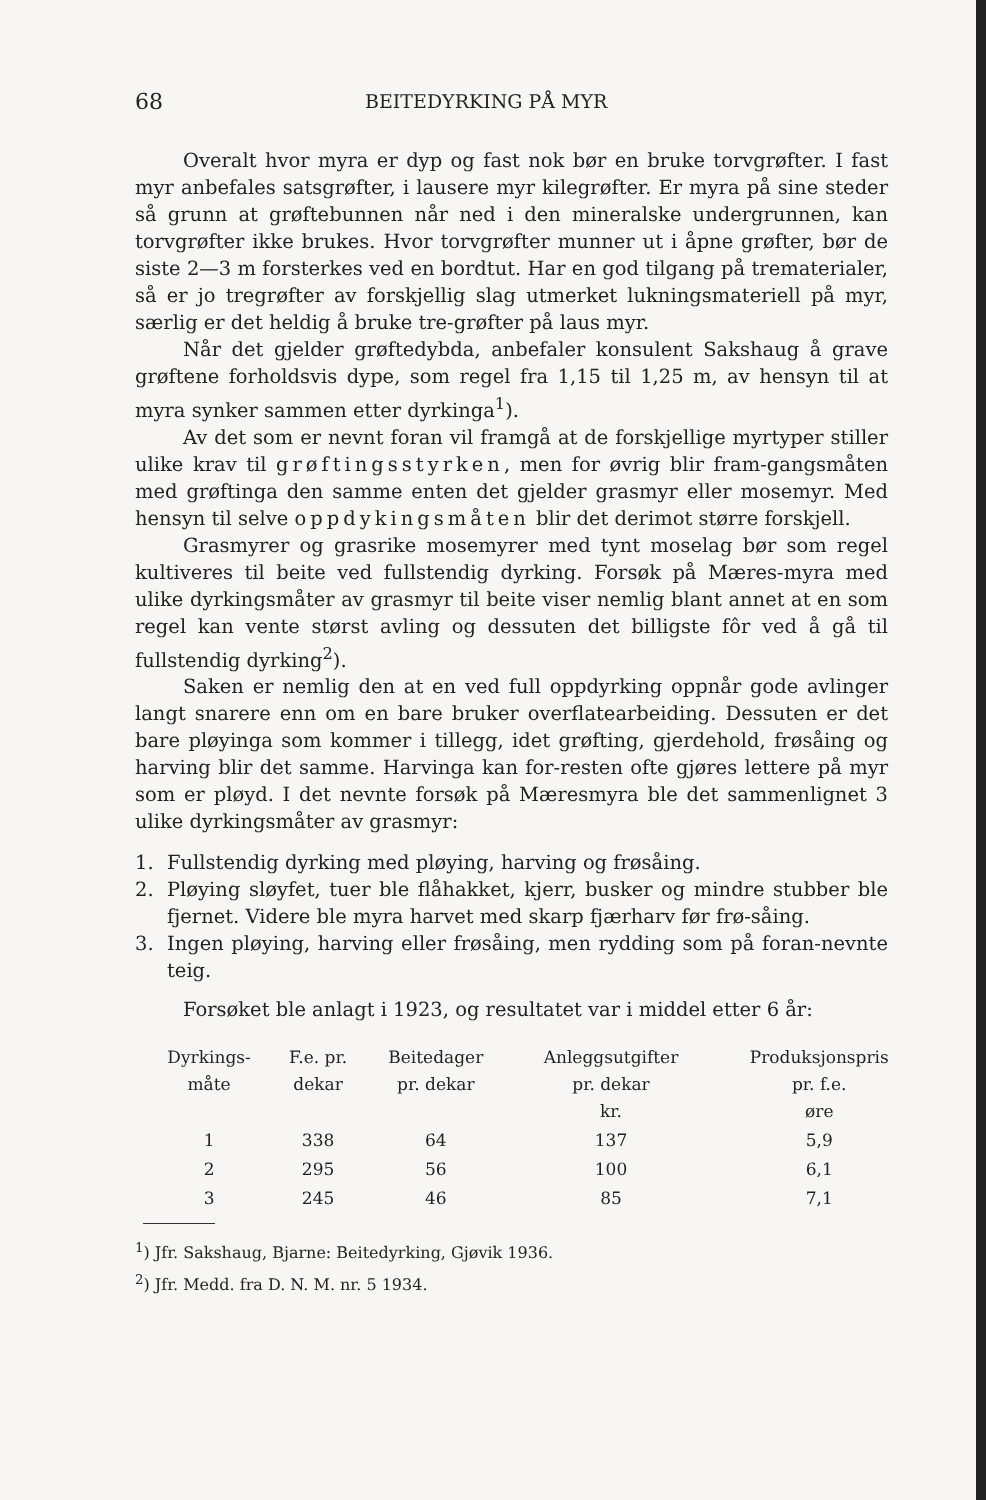68 BEITEDYRKING PÅ MYR
Overalt hvor myra er dyp og fast nok bør en bruke torvgrøfter. I fast myr anbefales satsgrøfter, i lausere myr kilegrøfter. Er myra på sine steder så grunn at grøftebunnen når ned i den mineralske undergrunnen, kan torvgrøfter ikke brukes. Hvor torvgrøfter munner ut i åpne grøfter, bør de siste 2—3 m forsterkes ved en bordtut. Har en god tilgang på trematerialer, så er jo tregrøfter av forskjellig slag utmerket lukningsmateriell på myr, særlig er det heldig å bruke tre-grøfter på laus myr.
Når det gjelder grøftedybda, anbefaler konsulent Sakshaug å grave grøftene forholdsvis dype, som regel fra 1,15 til 1,25 m, av hensyn til at myra synker sammen etter dyrkinga<sup>1</sup>).
Av det som er nevnt foran vil framgå at de forskjellige myrtyper stiller ulike krav til grøftingsstyrken, men for øvrig blir fram-gangsmåten med grøftinga den samme enten det gjelder grasmyr eller mosemyr. Med hensyn til selve oppdykingsmåten blir det derimot større forskjell.
Grasmyrer og grasrike mosemyrer med tynt moselag bør som regel kultiveres til beite ved fullstendig dyrking. Forsøk på Mæres-myra med ulike dyrkingsmåter av grasmyr til beite viser nemlig blant annet at en som regel kan vente størst avling og dessuten det billigste fôr ved å gå til fullstendig dyrking<sup>2</sup>).
Saken er nemlig den at en ved full oppdyrking oppnår gode avlinger langt snarere enn om en bare bruker overflatearbeiding. Dessuten er det bare pløyinga som kommer i tillegg, idet grøfting, gjerdehold, frøsåing og harving blir det samme. Harvinga kan for-resten ofte gjøres lettere på myr som er pløyd. I det nevnte forsøk på Mæresmyra ble det sammenlignet 3 ulike dyrkingsmåter av grasmyr:
1. Fullstendig dyrking med pløying, harving og frøsåing.
2. Pløying sløyfet, tuer ble flåhakket, kjerr, busker og mindre stubber ble fjernet. Videre ble myra harvet med skarp fjærharv før frø-såing.
3. Ingen pløying, harving eller frøsåing, men rydding som på foran-nevnte teig.
Forsøket ble anlagt i 1923, og resultatet var i middel etter 6 år:
| Dyrkings- måte | F.e. pr. dekar | Beitedager pr. dekar | Anleggsutgifter pr. dekar kr. | Produksjonspris pr. f.e. øre |
| --- | --- | --- | --- | --- |
| 1 | 338 | 64 | 137 | 5,9 |
| 2 | 295 | 56 | 100 | 6,1 |
| 3 | 245 | 46 | 85 | 7,1 |
<sup>1</sup>) Jfr. Sakshaug, Bjarne: Beitedyrking, Gjøvik 1936.
<sup>2</sup>) Jfr. Medd. fra D. N. M. nr. 5 1934.